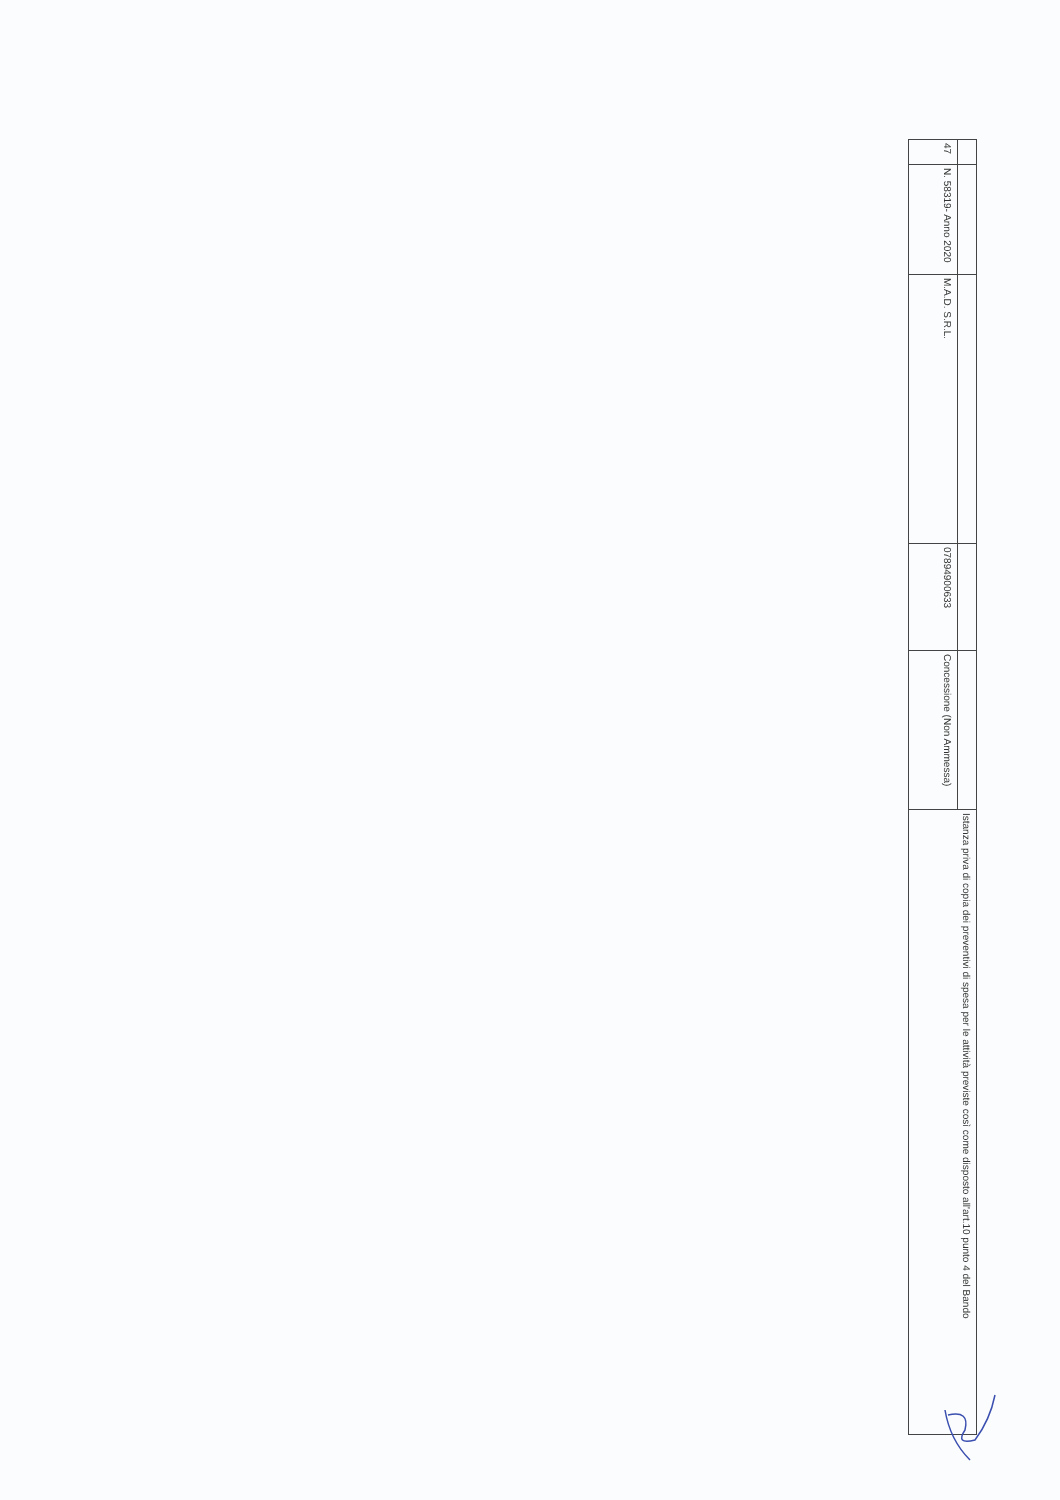| | | | | | Istanza priva di copia dei preventivi di spesa per le attività previste così come disposto all'art.10 punto 4 del Bando |
| 47 | N. 58319- Anno 2020 | M.A.D. S.R.L. | 07894900633 | Concessione (Non Ammessa) | |